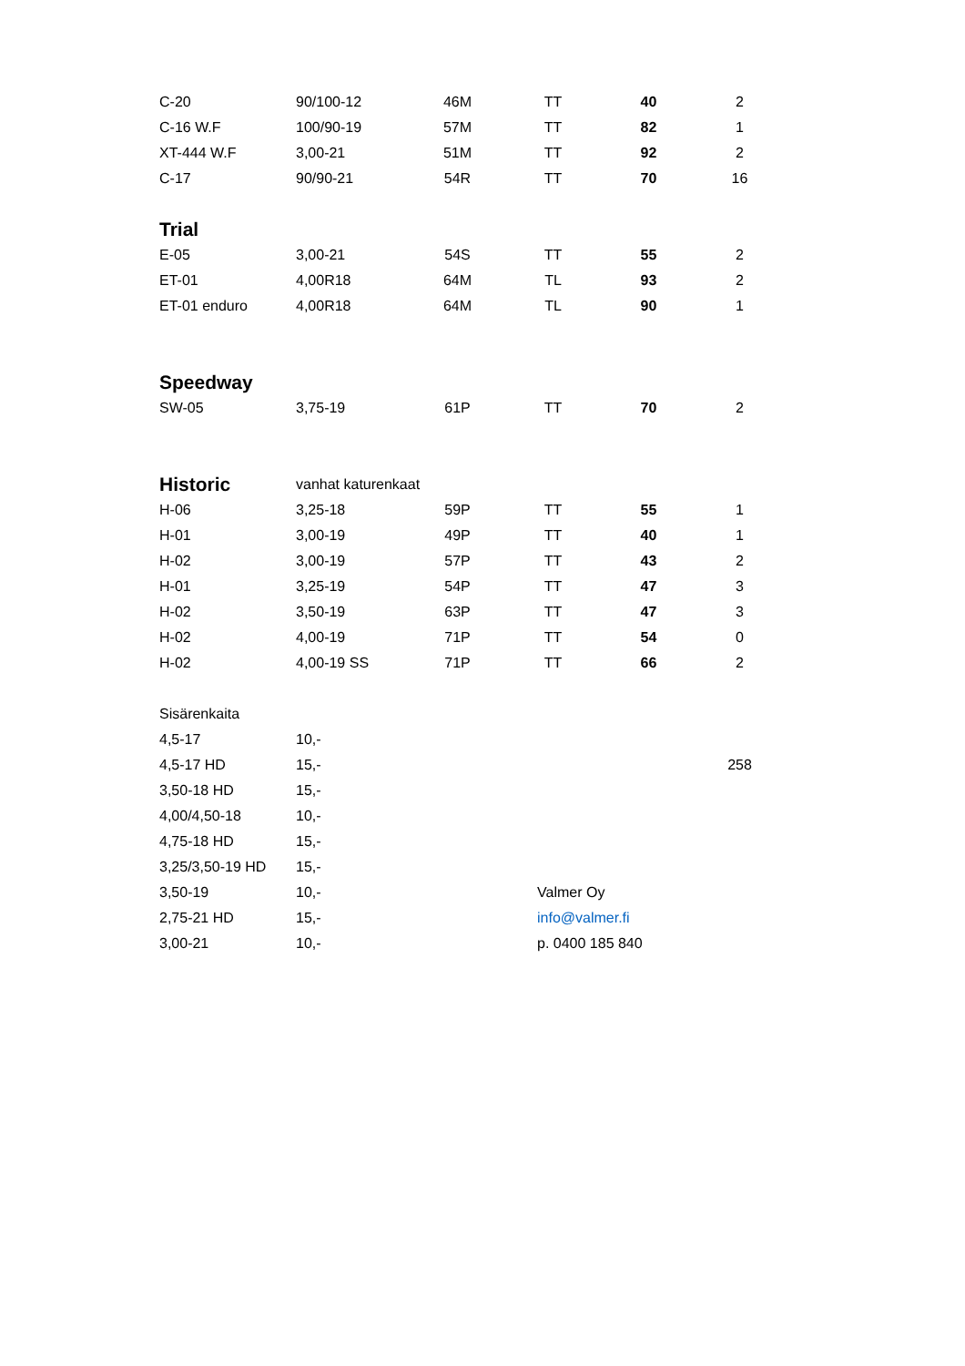| C-20 | 90/100-12 | 46M | TT | 40 | 2 |
| C-16 W.F | 100/90-19 | 57M | TT | 82 | 1 |
| XT-444 W.F | 3,00-21 | 51M | TT | 92 | 2 |
| C-17 | 90/90-21 | 54R | TT | 70 | 16 |
| Trial | | | | | |
| E-05 | 3,00-21 | 54S | TT | 55 | 2 |
| ET-01 | 4,00R18 | 64M | TL | 93 | 2 |
| ET-01 enduro | 4,00R18 | 64M | TL | 90 | 1 |
| Speedway | | | | | |
| SW-05 | 3,75-19 | 61P | TT | 70 | 2 |
| Historic | vanhat katurenkaat | | | | |
| H-06 | 3,25-18 | 59P | TT | 55 | 1 |
| H-01 | 3,00-19 | 49P | TT | 40 | 1 |
| H-02 | 3,00-19 | 57P | TT | 43 | 2 |
| H-01 | 3,25-19 | 54P | TT | 47 | 3 |
| H-02 | 3,50-19 | 63P | TT | 47 | 3 |
| H-02 | 4,00-19 | 71P | TT | 54 | 0 |
| H-02 | 4,00-19 SS | 71P | TT | 66 | 2 |
| Sisärenkaita | | | | | |
| 4,5-17 | 10,- | | | | |
| 4,5-17 HD | 15,- | | | | 258 |
| 3,50-18 HD | 15,- | | | | |
| 4,00/4,50-18 | 10,- | | | | |
| 4,75-18 HD | 15,- | | | | |
| 3,25/3,50-19 HD | 15,- | | | | |
| 3,50-19 | 10,- | | Valmer Oy | | |
| 2,75-21 HD | 15,- | | info@valmer.fi | | |
| 3,00-21 | 10,- | | p. 0400 185 840 | | |